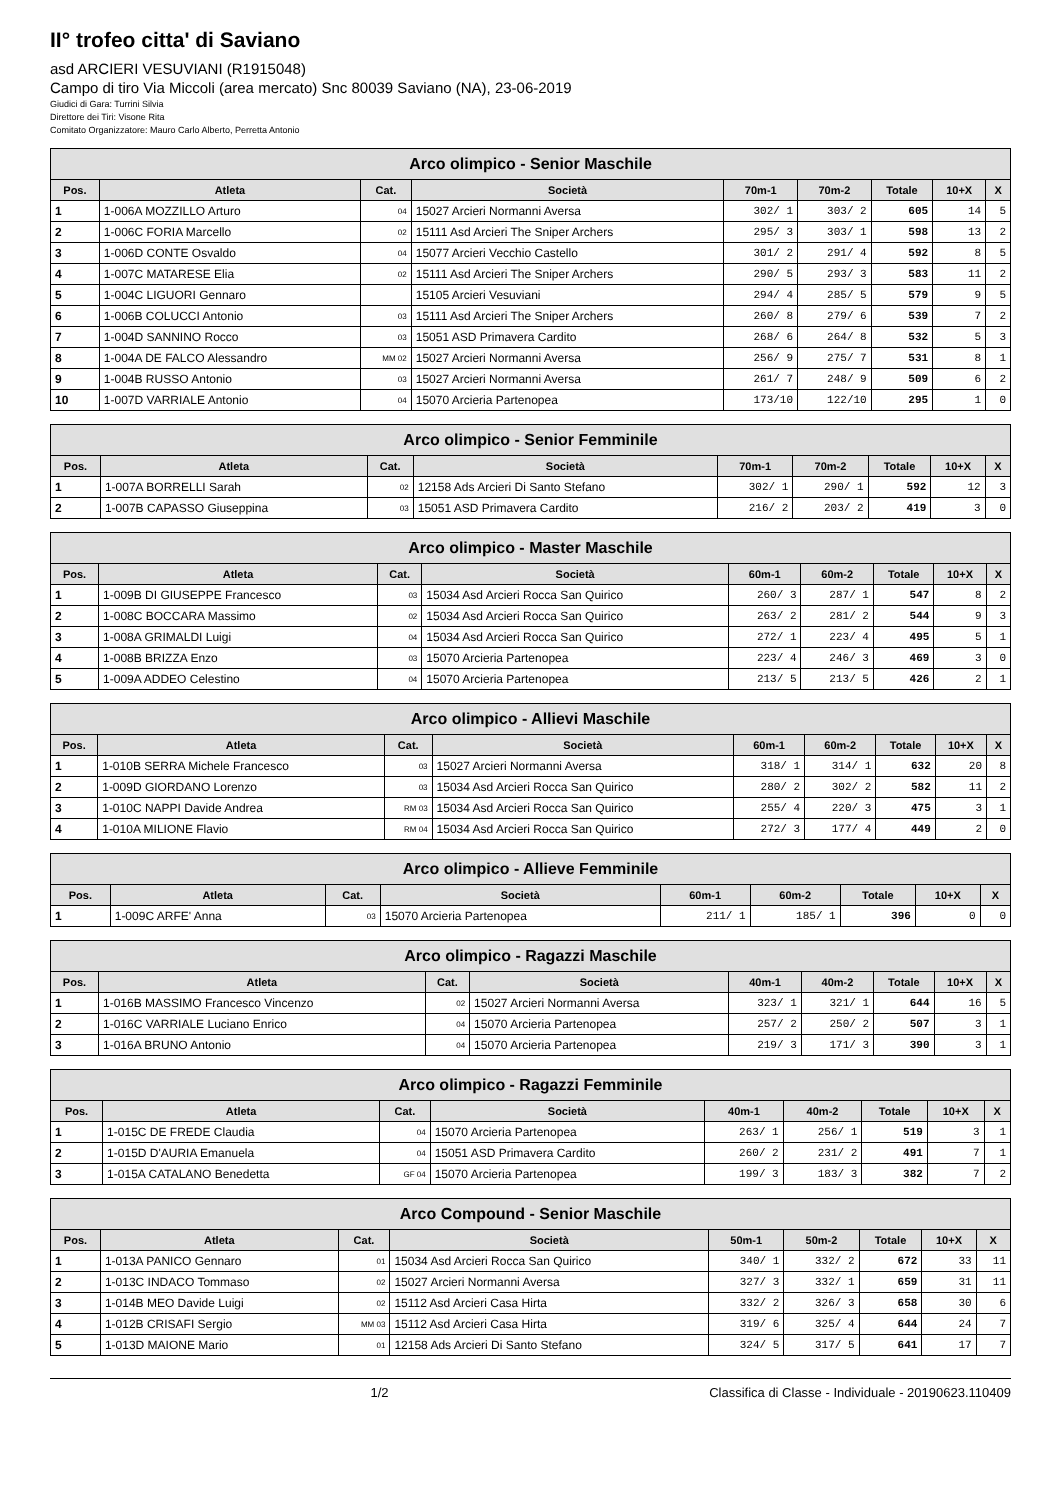II° trofeo citta' di Saviano
asd ARCIERI VESUVIANI (R1915048)
Campo di tiro Via Miccoli (area mercato) Snc 80039 Saviano (NA), 23-06-2019
Giudici di Gara: Turrini Silvia
Direttore dei Tiri: Visone Rita
Comitato Organizzatore: Mauro Carlo Alberto, Perretta Antonio
| Arco olimpico - Senior Maschile | | | | | | | | |
| --- | --- | --- | --- | --- | --- | --- | --- | --- |
| Pos. | Atleta | Cat. | Società | 70m-1 | 70m-2 | Totale | 10+X | X |
| 1 | 1-006A MOZZILLO Arturo | 04 | 15027 Arcieri Normanni Aversa | 302/ 1 | 303/ 2 | 605 | 14 | 5 |
| 2 | 1-006C FORIA Marcello | 02 | 15111 Asd Arcieri The Sniper Archers | 295/ 3 | 303/ 1 | 598 | 13 | 2 |
| 3 | 1-006D CONTE Osvaldo | 04 | 15077 Arcieri Vecchio Castello | 301/ 2 | 291/ 4 | 592 | 8 | 5 |
| 4 | 1-007C MATARESE Elia | 02 | 15111 Asd Arcieri The Sniper Archers | 290/ 5 | 293/ 3 | 583 | 11 | 2 |
| 5 | 1-004C LIGUORI Gennaro | | 15105 Arcieri Vesuviani | 294/ 4 | 285/ 5 | 579 | 9 | 5 |
| 6 | 1-006B COLUCCI Antonio | 03 | 15111 Asd Arcieri The Sniper Archers | 260/ 8 | 279/ 6 | 539 | 7 | 2 |
| 7 | 1-004D SANNINO Rocco | 03 | 15051 ASD Primavera Cardito | 268/ 6 | 264/ 8 | 532 | 5 | 3 |
| 8 | 1-004A DE FALCO Alessandro | MM 02 | 15027 Arcieri Normanni Aversa | 256/ 9 | 275/ 7 | 531 | 8 | 1 |
| 9 | 1-004B RUSSO Antonio | 03 | 15027 Arcieri Normanni Aversa | 261/ 7 | 248/ 9 | 509 | 6 | 2 |
| 10 | 1-007D VARRIALE Antonio | 04 | 15070 Arcieria Partenopea | 173/10 | 122/10 | 295 | 1 | 0 |
| Arco olimpico - Senior Femminile | | | | | | | | |
| --- | --- | --- | --- | --- | --- | --- | --- | --- |
| Pos. | Atleta | Cat. | Società | 70m-1 | 70m-2 | Totale | 10+X | X |
| 1 | 1-007A BORRELLI Sarah | 02 | 12158 Ads Arcieri Di Santo Stefano | 302/ 1 | 290/ 1 | 592 | 12 | 3 |
| 2 | 1-007B CAPASSO Giuseppina | 03 | 15051 ASD Primavera Cardito | 216/ 2 | 203/ 2 | 419 | 3 | 0 |
| Arco olimpico - Master Maschile | | | | | | | | |
| --- | --- | --- | --- | --- | --- | --- | --- | --- |
| Pos. | Atleta | Cat. | Società | 60m-1 | 60m-2 | Totale | 10+X | X |
| 1 | 1-009B DI GIUSEPPE Francesco | 03 | 15034 Asd Arcieri Rocca San Quirico | 260/ 3 | 287/ 1 | 547 | 8 | 2 |
| 2 | 1-008C BOCCARA Massimo | 02 | 15034 Asd Arcieri Rocca San Quirico | 263/ 2 | 281/ 2 | 544 | 9 | 3 |
| 3 | 1-008A GRIMALDI Luigi | 04 | 15034 Asd Arcieri Rocca San Quirico | 272/ 1 | 223/ 4 | 495 | 5 | 1 |
| 4 | 1-008B BRIZZA Enzo | 03 | 15070 Arcieria Partenopea | 223/ 4 | 246/ 3 | 469 | 3 | 0 |
| 5 | 1-009A ADDEO Celestino | 04 | 15070 Arcieria Partenopea | 213/ 5 | 213/ 5 | 426 | 2 | 1 |
| Arco olimpico - Allievi Maschile | | | | | | | | |
| --- | --- | --- | --- | --- | --- | --- | --- | --- |
| Pos. | Atleta | Cat. | Società | 60m-1 | 60m-2 | Totale | 10+X | X |
| 1 | 1-010B SERRA Michele Francesco | 03 | 15027 Arcieri Normanni Aversa | 318/ 1 | 314/ 1 | 632 | 20 | 8 |
| 2 | 1-009D GIORDANO Lorenzo | 03 | 15034 Asd Arcieri Rocca San Quirico | 280/ 2 | 302/ 2 | 582 | 11 | 2 |
| 3 | 1-010C NAPPI Davide Andrea | RM 03 | 15034 Asd Arcieri Rocca San Quirico | 255/ 4 | 220/ 3 | 475 | 3 | 1 |
| 4 | 1-010A MILIONE Flavio | RM 04 | 15034 Asd Arcieri Rocca San Quirico | 272/ 3 | 177/ 4 | 449 | 2 | 0 |
| Arco olimpico - Allieve Femminile | | | | | | | | |
| --- | --- | --- | --- | --- | --- | --- | --- | --- |
| Pos. | Atleta | Cat. | Società | 60m-1 | 60m-2 | Totale | 10+X | X |
| 1 | 1-009C ARFE' Anna | 03 | 15070 Arcieria Partenopea | 211/ 1 | 185/ 1 | 396 | 0 | 0 |
| Arco olimpico - Ragazzi Maschile | | | | | | | | |
| --- | --- | --- | --- | --- | --- | --- | --- | --- |
| Pos. | Atleta | Cat. | Società | 40m-1 | 40m-2 | Totale | 10+X | X |
| 1 | 1-016B MASSIMO Francesco Vincenzo | 02 | 15027 Arcieri Normanni Aversa | 323/ 1 | 321/ 1 | 644 | 16 | 5 |
| 2 | 1-016C VARRIALE Luciano Enrico | 04 | 15070 Arcieria Partenopea | 257/ 2 | 250/ 2 | 507 | 3 | 1 |
| 3 | 1-016A BRUNO Antonio | 04 | 15070 Arcieria Partenopea | 219/ 3 | 171/ 3 | 390 | 3 | 1 |
| Arco olimpico - Ragazzi Femminile | | | | | | | | |
| --- | --- | --- | --- | --- | --- | --- | --- | --- |
| Pos. | Atleta | Cat. | Società | 40m-1 | 40m-2 | Totale | 10+X | X |
| 1 | 1-015C DE FREDE Claudia | 04 | 15070 Arcieria Partenopea | 263/ 1 | 256/ 1 | 519 | 3 | 1 |
| 2 | 1-015D D'AURIA Emanuela | 04 | 15051 ASD Primavera Cardito | 260/ 2 | 231/ 2 | 491 | 7 | 1 |
| 3 | 1-015A CATALANO Benedetta | GF 04 | 15070 Arcieria Partenopea | 199/ 3 | 183/ 3 | 382 | 7 | 2 |
| Arco Compound - Senior Maschile | | | | | | | | |
| --- | --- | --- | --- | --- | --- | --- | --- | --- |
| Pos. | Atleta | Cat. | Società | 50m-1 | 50m-2 | Totale | 10+X | X |
| 1 | 1-013A PANICO Gennaro | 01 | 15034 Asd Arcieri Rocca San Quirico | 340/ 1 | 332/ 2 | 672 | 33 | 11 |
| 2 | 1-013C INDACO Tommaso | 02 | 15027 Arcieri Normanni Aversa | 327/ 3 | 332/ 1 | 659 | 31 | 11 |
| 3 | 1-014B MEO Davide Luigi | 02 | 15112 Asd Arcieri Casa Hirta | 332/ 2 | 326/ 3 | 658 | 30 | 6 |
| 4 | 1-012B CRISAFI Sergio | MM 03 | 15112 Asd Arcieri Casa Hirta | 319/ 6 | 325/ 4 | 644 | 24 | 7 |
| 5 | 1-013D MAIONE Mario | 01 | 12158 Ads Arcieri Di Santo Stefano | 324/ 5 | 317/ 5 | 641 | 17 | 7 |
1/2 Classifica di Classe - Individuale - 20190623.110409